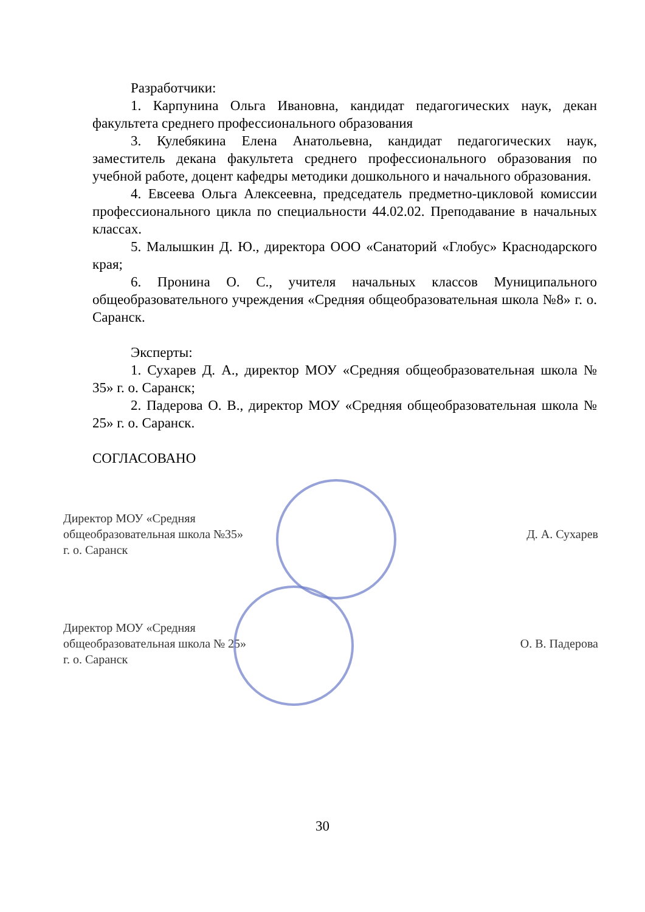Разработчики:
1. Карпунина Ольга Ивановна, кандидат педагогических наук, декан факультета среднего профессионального образования
3. Кулебякина Елена Анатольевна, кандидат педагогических наук, заместитель декана факультета среднего профессионального образования по учебной работе, доцент кафедры методики дошкольного и начального образования.
4. Евсеева Ольга Алексеевна, председатель предметно-цикловой комиссии профессионального цикла по специальности 44.02.02. Преподавание в начальных классах.
5. Малышкин Д. Ю., директора ООО «Санаторий «Глобус» Краснодарского края;
6. Пронина О. С., учителя начальных классов Муниципального общеобразовательного учреждения «Средняя общеобразовательная школа №8» г. о. Саранск.
Эксперты:
1. Сухарев Д. А., директор МОУ «Средняя общеобразовательная школа № 35» г. о. Саранск;
2. Падерова О. В., директор МОУ «Средняя общеобразовательная школа № 25» г. о. Саранск.
СОГЛАСОВАНО
Директор МОУ «Средняя
общеобразовательная школа №35»
г. о. Саранск
Д. А. Сухарев
Директор МОУ «Средняя
общеобразовательная школа № 25»
г. о. Саранск
О. В. Падерова
30